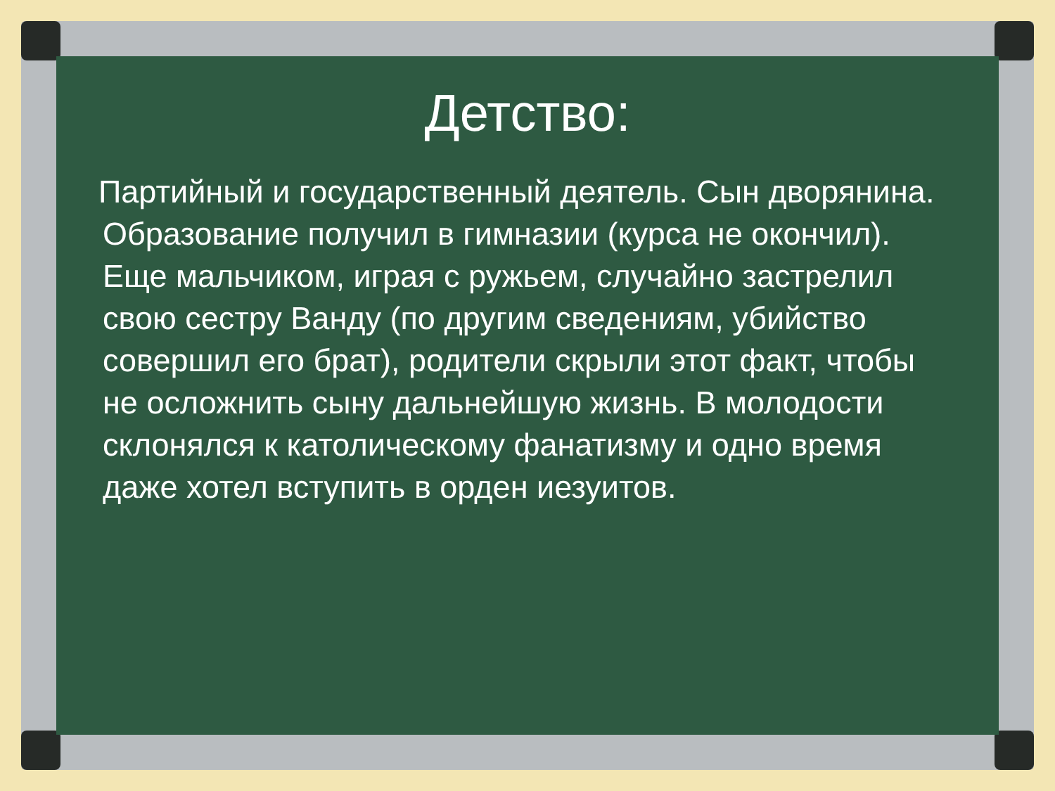Детство:
Партийный и государственный деятель. Сын дворянина. Образование получил в гимназии (курса не окончил). Еще мальчиком, играя с ружьем, случайно застрелил свою сестру Ванду (по другим сведениям, убийство совершил его брат), родители скрыли этот факт, чтобы не осложнить сыну дальнейшую жизнь. В молодости склонялся к католическому фанатизму и одно время даже хотел вступить в орден иезуитов.